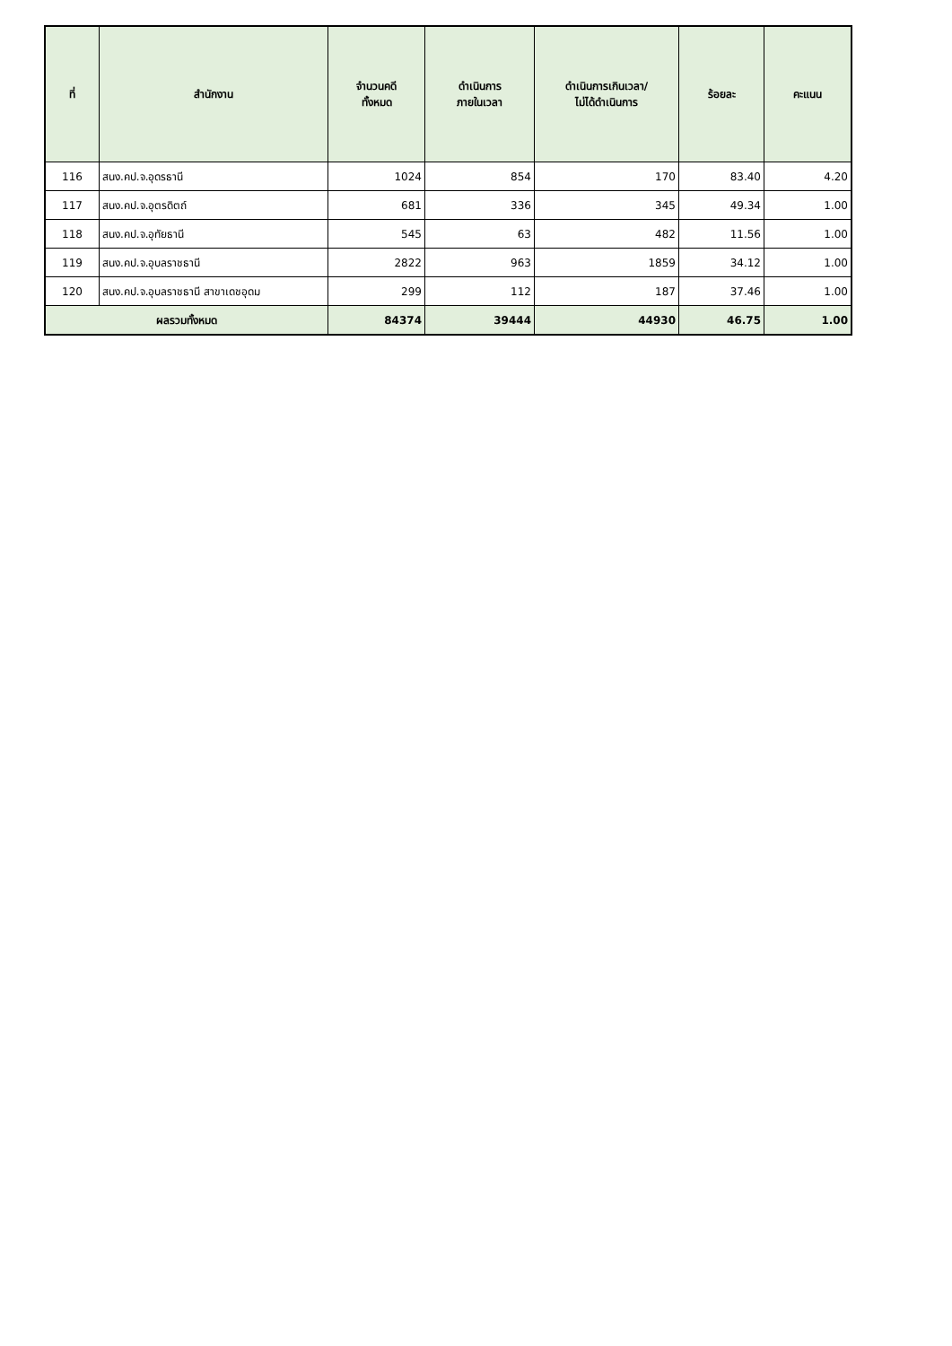| ที่ | สำนักงาน | จำนวนคดี ทั้งหมด | ดำเนินการ ภายในเวลา | ดำเนินการเกินเวลา/ ไม่ได้ดำเนินการ | ร้อยละ | คะแนน |
| --- | --- | --- | --- | --- | --- | --- |
| 116 | สนง.คป.จ.อุดรธานี | 1024 | 854 | 170 | 83.40 | 4.20 |
| 117 | สนง.คป.จ.อุตรดิตถ์ | 681 | 336 | 345 | 49.34 | 1.00 |
| 118 | สนง.คป.จ.อุทัยธานี | 545 | 63 | 482 | 11.56 | 1.00 |
| 119 | สนง.คป.จ.อุบลราชธานี | 2822 | 963 | 1859 | 34.12 | 1.00 |
| 120 | สนง.คป.จ.อุบลราชธานี สาขาเดชอุดม | 299 | 112 | 187 | 37.46 | 1.00 |
| ผลรวมทั้งหมด | | 84374 | 39444 | 44930 | 46.75 | 1.00 |